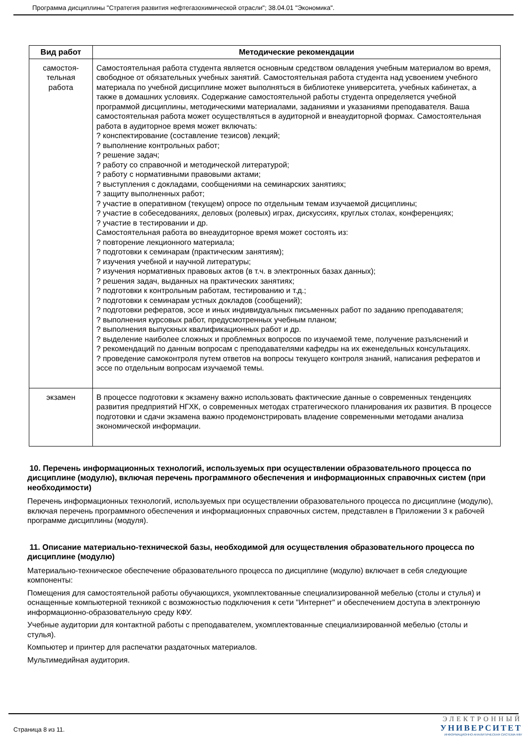Программа дисциплины "Стратегия развития нефтегазохимической отрасли"; 38.04.01 "Экономика".
| Вид работ | Методические рекомендации |
| --- | --- |
| самостоя- тельная работа | Самостоятельная работа студента является основным средством овладения учебным материалом во время, свободное от обязательных учебных занятий. Самостоятельная работа студента над усвоением учебного материала по учебной дисциплине может выполняться в библиотеке университета, учебных кабинетах, а также в домашних условиях. Содержание самостоятельной работы студента определяется учебной программой дисциплины, методическими материалами, заданиями и указаниями преподавателя. Ваша самостоятельная работа может осуществляться в аудиторной и внеаудиторной формах. Самостоятельная работа в аудиторное время может включать: ? конспектирование (составление тезисов) лекций; ? выполнение контрольных работ; ? решение задач; ? работу со справочной и методической литературой; ? работу с нормативными правовыми актами; ? выступления с докладами, сообщениями на семинарских занятиях; ? защиту выполненных работ; ? участие в оперативном (текущем) опросе по отдельным темам изучаемой дисциплины; ? участие в собеседованиях, деловых (ролевых) играх, дискуссиях, круглых столах, конференциях; ? участие в тестировании и др. Самостоятельная работа во внеаудиторное время может состоять из: ? повторение лекционного материала; ? подготовки к семинарам (практическим занятиям); ? изучения учебной и научной литературы; ? изучения нормативных правовых актов (в т.ч. в электронных базах данных); ? решения задач, выданных на практических занятиях; ? подготовки к контрольным работам, тестированию и т.д.; ? подготовки к семинарам устных докладов (сообщений); ? подготовки рефератов, эссе и иных индивидуальных письменных работ по заданию преподавателя; ? выполнения курсовых работ, предусмотренных учебным планом; ? выполнения выпускных квалификационных работ и др. ? выделение наиболее сложных и проблемных вопросов по изучаемой теме, получение разъяснений и ? рекомендаций по данным вопросам с преподавателями кафедры на их еженедельных консультациях. ? проведение самоконтроля путем ответов на вопросы текущего контроля знаний, написания рефератов и эссе по отдельным вопросам изучаемой темы. |
| экзамен | В процессе подготовки к экзамену важно использовать фактические данные о современных тенденциях развития предприятий НГХК, о современных методах стратегического планирования их развития. В процессе подготовки и сдачи экзамена важно продемонстрировать владение современными методами анализа экономической информации. |
10. Перечень информационных технологий, используемых при осуществлении образовательного процесса по дисциплине (модулю), включая перечень программного обеспечения и информационных справочных систем (при необходимости)
Перечень информационных технологий, используемых при осуществлении образовательного процесса по дисциплине (модулю), включая перечень программного обеспечения и информационных справочных систем, представлен в Приложении 3 к рабочей программе дисциплины (модуля).
11. Описание материально-технической базы, необходимой для осуществления образовательного процесса по дисциплине (модулю)
Материально-техническое обеспечение образовательного процесса по дисциплине (модулю) включает в себя следующие компоненты:
Помещения для самостоятельной работы обучающихся, укомплектованные специализированной мебелью (столы и стулья) и оснащенные компьютерной техникой с возможностью подключения к сети "Интернет" и обеспечением доступа в электронную информационно-образовательную среду КФУ.
Учебные аудитории для контактной работы с преподавателем, укомплектованные специализированной мебелью (столы и стулья).
Компьютер и принтер для распечатки раздаточных материалов.
Мультимедийная аудитория.
Страница 8 из 11.
ЭЛЕКТРОННЫЙ
УНИВЕРСИТЕТ
ИНФОРМАЦИОННО-АНАЛИТИЧЕСКАЯ СИСТЕМА КФУ